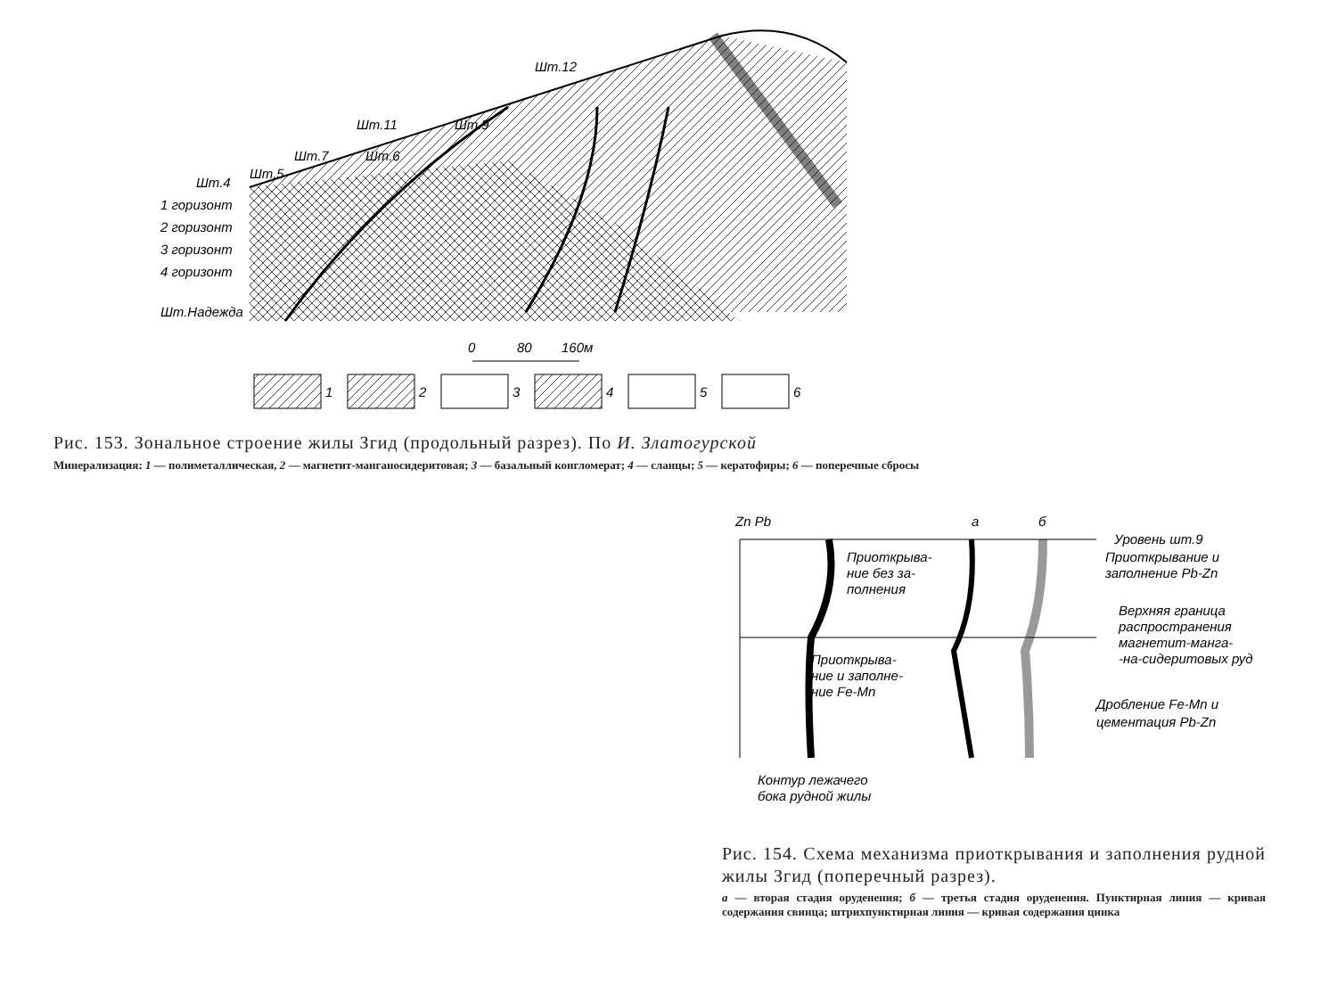Шт.12
Шт.11
Шт.9
Шт.7
Шт.6
Шт.5
Шт.4
1 горизонт
2 горизонт
3 горизонт
4 горизонт
Шт.Надежда
0
80
160м
1
2
3
4
5
6
Рис. 153. Зональное строение жилы Згид (продольный разрез). По И. Златогурской
Минерализация: 1 — полиметаллическая, 2 — магнетит-манганосидеритовая; 3 — базальный конгломерат; 4 — сланцы; 5 — кератофиры; 6 — поперечные сбросы
Zn Pb
а
б
Приоткрыва-
ние без за-
полнения
Приоткрыва-
ние и заполне-
ние Fe-Mn
Контур лежачего
бока рудной жилы
Уровень шт.9
Приоткрывание и
заполнение Pb-Zn
Верхняя граница
распространения
магнетит-манга-
-на-сидеритовых руд
Дробление Fe-Mn и
цементация Pb-Zn
Рис. 154. Схема механизма приоткрывания и заполнения рудной жилы Згид (поперечный разрез).
а — вторая стадия оруденения; б — третья стадия оруденения. Пунктирная линия — кривая содержания свинца; штрихпунктирная линия — кривая содержания цинка